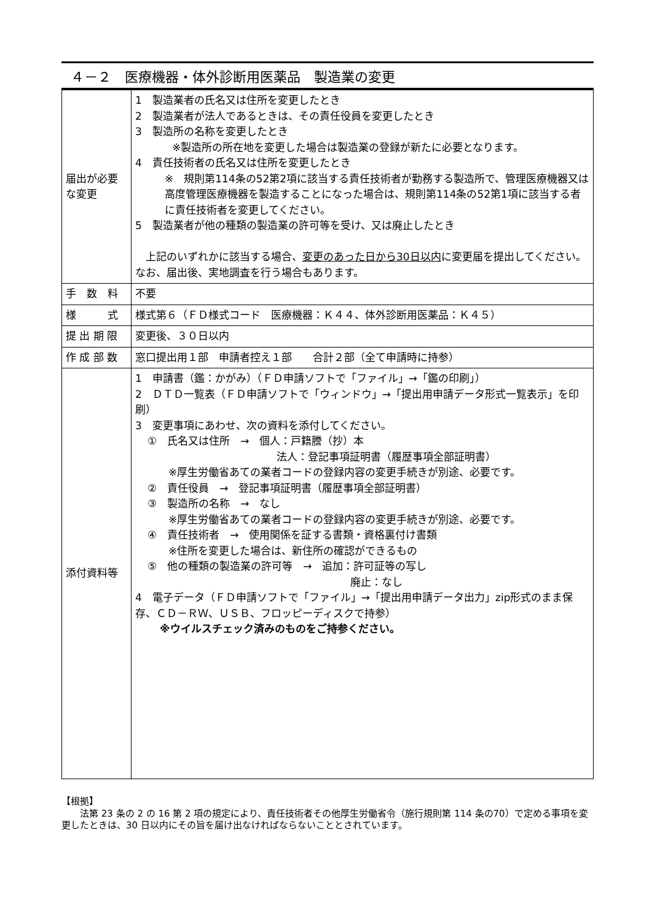４－２　医療機器・体外診断用医薬品　製造業の変更
| 届出が必要な変更 | 1 製造業者の氏名又は住所を変更したとき 2 製造業者が法人であるときは、その責任役員を変更したとき 3 製造所の名称を変更したとき ※製造所の所在地を変更した場合は製造業の登録が新たに必要となります。 4 責任技術者の氏名又は住所を変更したとき ※ 規則第114条の52第2項に該当する責任技術者が勤務する製造所で、管理医療機器又は高度管理医療機器を製造することになった場合は、規則第114条の52第1項に該当する者に責任技術者を変更してください。 5 製造業者が他の種類の製造業の許可等を受け、又は廃止したとき 上記のいずれかに該当する場合、 変更のあった日から30日以内 に変更届を提出してください。なお、届出後、実地調査を行う場合もあります。 |
| 手 数 料 | 不要 |
| 様 式 | 様式第６（ＦＤ様式コード 医療機器：Ｋ４４、体外診断用医薬品：Ｋ４５） |
| 提 出 期 限 | 変更後、３０日以内 |
| 作 成 部 数 | 窓口提出用１部 申請者控え１部 合計２部（全て申請時に持参） |
| 添付資料等 | 1 申請書（鑑：かがみ）（ＦＤ申請ソフトで「ファイル」→「鑑の印刷」） 2 ＤＴＤ一覧表（ＦＤ申請ソフトで「ウィンドウ」→「提出用申請データ形式一覧表示」を印刷） 3 変更事項にあわせ、次の資料を添付してください。 ① 氏名又は住所 → 個人：戸籍謄（抄）本 法人：登記事項証明書（履歴事項全部証明書） ※厚生労働省あての業者コードの登録内容の変更手続きが別途、必要です。 ② 責任役員 → 登記事項証明書（履歴事項全部証明書） ③ 製造所の名称 → なし ※厚生労働省あての業者コードの登録内容の変更手続きが別途、必要です。 ④ 責任技術者 → 使用関係を証する書類・資格裏付け書類 ※住所を変更した場合は、新住所の確認ができるもの ⑤ 他の種類の製造業の許可等 → 追加：許可証等の写し 廃止：なし 4 電子データ（ＦＤ申請ソフトで「ファイル」→「提出用申請データ出力」zip形式のまま保存、ＣＤ－ＲＷ、ＵＳＢ、フロッピーディスクで持参） ※ウイルスチェック済みのものをご持参ください。 |
【根拠】
　　法第 23 条の 2 の 16 第 2 項の規定により、責任技術者その他厚生労働省令（施行規則第 114 条の70）で定める事項を変更したときは、30 日以内にその旨を届け出なければならないこととされています。